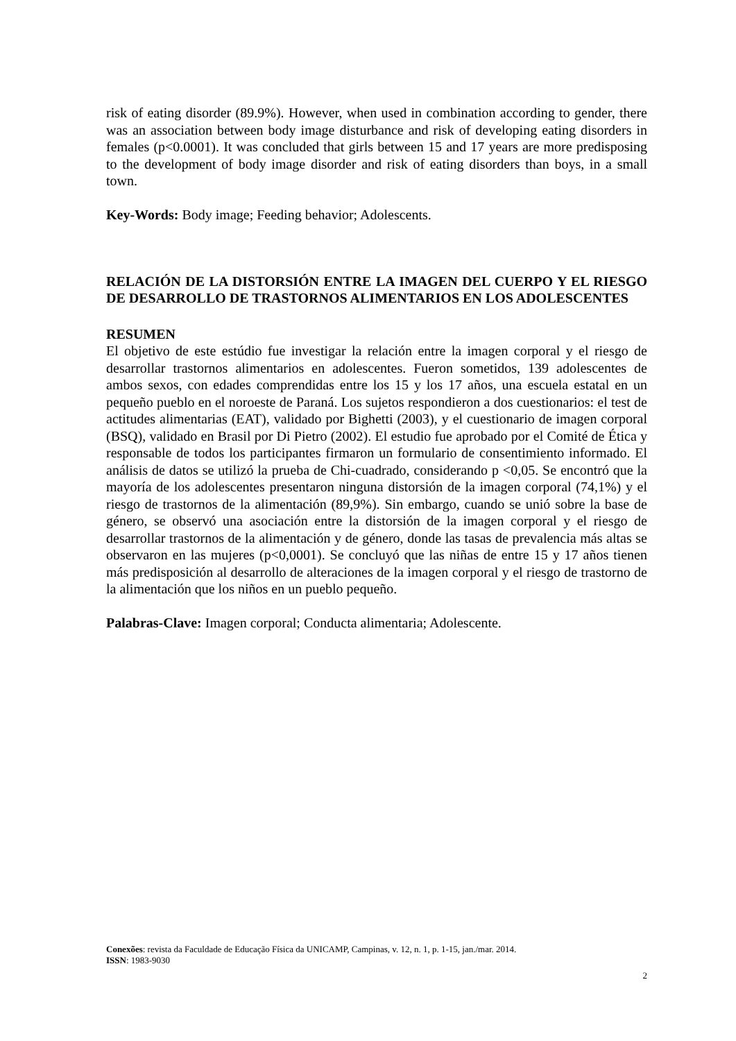risk of eating disorder (89.9%). However, when used in combination according to gender, there was an association between body image disturbance and risk of developing eating disorders in females (p<0.0001). It was concluded that girls between 15 and 17 years are more predisposing to the development of body image disorder and risk of eating disorders than boys, in a small town.
Key-Words: Body image; Feeding behavior; Adolescents.
RELACIÓN DE LA DISTORSIÓN ENTRE LA IMAGEN DEL CUERPO Y EL RIESGO DE DESARROLLO DE TRASTORNOS ALIMENTARIOS EN LOS ADOLESCENTES
RESUMEN
El objetivo de este estúdio fue investigar la relación entre la imagen corporal y el riesgo de desarrollar trastornos alimentarios en adolescentes. Fueron sometidos, 139 adolescentes de ambos sexos, con edades comprendidas entre los 15 y los 17 años, una escuela estatal en un pequeño pueblo en el noroeste de Paraná. Los sujetos respondieron a dos cuestionarios: el test de actitudes alimentarias (EAT), validado por Bighetti (2003), y el cuestionario de imagen corporal (BSQ), validado en Brasil por Di Pietro (2002). El estudio fue aprobado por el Comité de Ética y responsable de todos los participantes firmaron un formulario de consentimiento informado. El análisis de datos se utilizó la prueba de Chi-cuadrado, considerando p <0,05. Se encontró que la mayoría de los adolescentes presentaron ninguna distorsión de la imagen corporal (74,1%) y el riesgo de trastornos de la alimentación (89,9%). Sin embargo, cuando se unió sobre la base de género, se observó una asociación entre la distorsión de la imagen corporal y el riesgo de desarrollar trastornos de la alimentación y de género, donde las tasas de prevalencia más altas se observaron en las mujeres (p<0,0001). Se concluyó que las niñas de entre 15 y 17 años tienen más predisposición al desarrollo de alteraciones de la imagen corporal y el riesgo de trastorno de la alimentación que los niños en un pueblo pequeño.
Palabras-Clave: Imagen corporal; Conducta alimentaria; Adolescente.
Conexões: revista da Faculdade de Educação Física da UNICAMP, Campinas, v. 12, n. 1, p. 1-15, jan./mar. 2014.
ISSN: 1983-9030
2